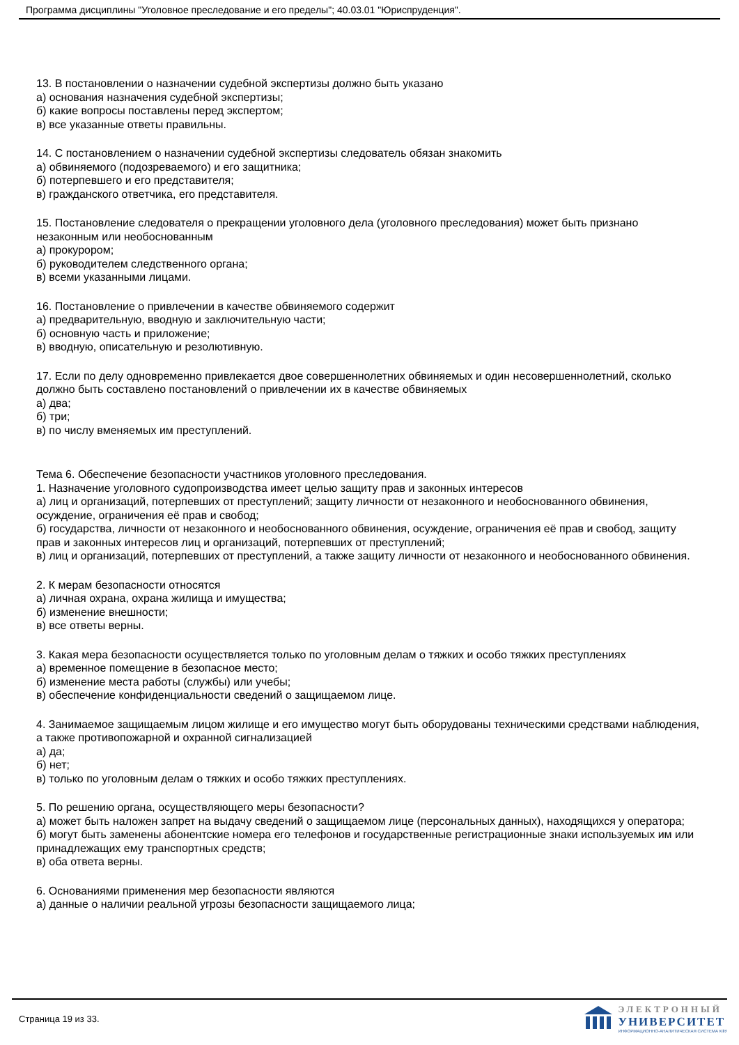Программа дисциплины "Уголовное преследование и его пределы"; 40.03.01 "Юриспруденция".
13. В постановлении о назначении судебной экспертизы должно быть указано
а) основания назначения судебной экспертизы;
б) какие вопросы поставлены перед экспертом;
в) все указанные ответы правильны.
14. С постановлением о назначении судебной экспертизы следователь обязан знакомить
а) обвиняемого (подозреваемого) и его защитника;
б) потерпевшего и его представителя;
в) гражданского ответчика, его представителя.
15. Постановление следователя о прекращении уголовного дела (уголовного преследования) может быть признано незаконным или необоснованным
а) прокурором;
б) руководителем следственного органа;
в) всеми указанными лицами.
16. Постановление о привлечении в качестве обвиняемого содержит
а) предварительную, вводную и заключительную части;
б) основную часть и приложение;
в) вводную, описательную и резолютивную.
17. Если по делу одновременно привлекается двое совершеннолетних обвиняемых и один несовершеннолетний, сколько должно быть составлено постановлений о привлечении их в качестве обвиняемых
а) два;
б) три;
в) по числу вменяемых им преступлений.
Тема 6. Обеспечение безопасности участников уголовного преследования.
1. Назначение уголовного судопроизводства имеет целью защиту прав и законных интересов
а) лиц и организаций, потерпевших от преступлений; защиту личности от незаконного и необоснованного обвинения, осуждение, ограничения её прав и свобод;
б) государства, личности от незаконного и необоснованного обвинения, осуждение, ограничения её прав и свобод, защиту прав и законных интересов лиц и организаций, потерпевших от преступлений;
в) лиц и организаций, потерпевших от преступлений, а также защиту личности от незаконного и необоснованного обвинения.
2. К мерам безопасности относятся
а) личная охрана, охрана жилища и имущества;
б) изменение внешности;
в) все ответы верны.
3. Какая мера безопасности осуществляется только по уголовным делам о тяжких и особо тяжких преступлениях
а) временное помещение в безопасное место;
б) изменение места работы (службы) или учебы;
в) обеспечение конфиденциальности сведений о защищаемом лице.
4. Занимаемое защищаемым лицом жилище и его имущество могут быть оборудованы техническими средствами наблюдения, а также противопожарной и охранной сигнализацией
а) да;
б) нет;
в) только по уголовным делам о тяжких и особо тяжких преступлениях.
5. По решению органа, осуществляющего меры безопасности?
а) может быть наложен запрет на выдачу сведений о защищаемом лице (персональных данных), находящихся у оператора;
б) могут быть заменены абонентские номера его телефонов и государственные регистрационные знаки используемых им или принадлежащих ему транспортных средств;
в) оба ответа верны.
6. Основаниями применения мер безопасности являются
а) данные о наличии реальной угрозы безопасности защищаемого лица;
Страница 19 из 33.
ЭЛЕКТРОННЫЙ
УНИВЕРСИТЕТ
ИНФОРМАЦИОННО-АНАЛИТИЧЕСКАЯ СИСТЕМА КФУ